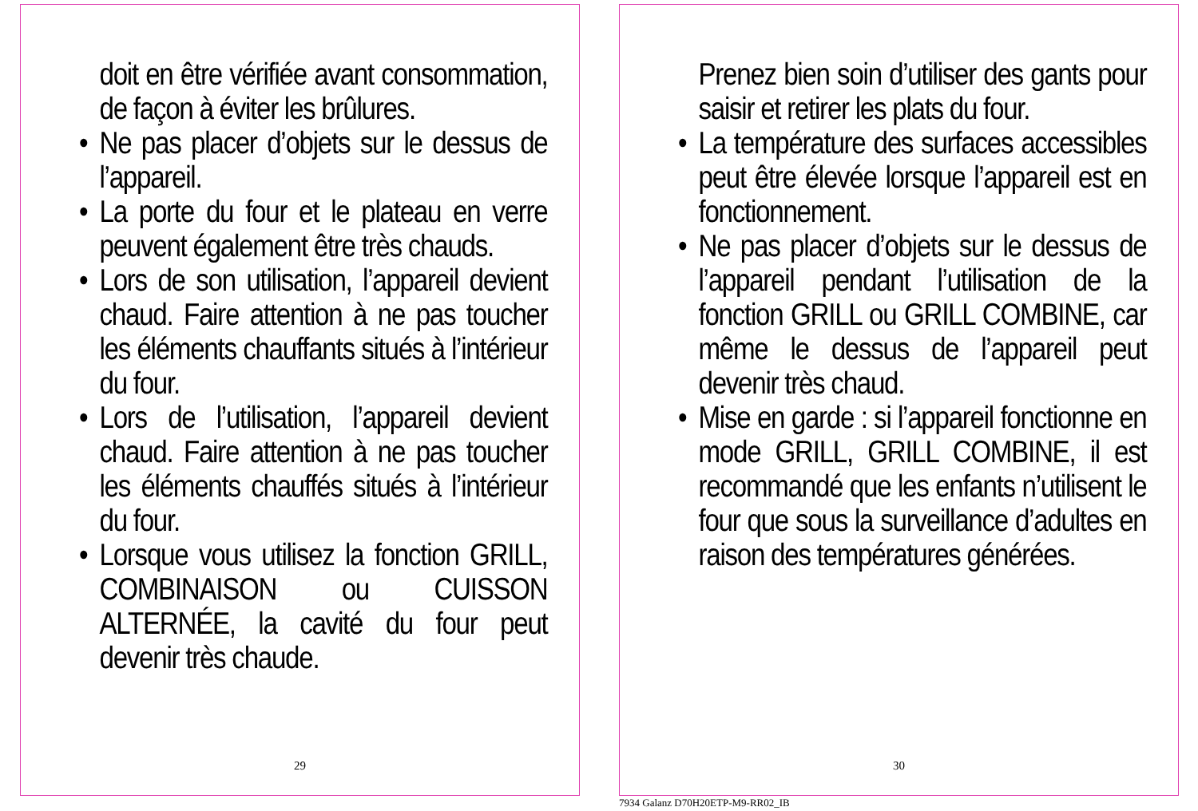doit en être vérifiée avant consommation, de façon à éviter les brûlures.
• Ne pas placer d’objets sur le dessus de l’appareil.
• La porte du four et le plateau en verre peuvent également être très chauds.
• Lors de son utilisation, l’appareil devient chaud. Faire attention à ne pas toucher les éléments chauffants situés à l’intérieur du four.
• Lors de l’utilisation, l’appareil devient chaud. Faire attention à ne pas toucher les éléments chauffés situés à l’intérieur du four.
• Lorsque vous utilisez la fonction GRILL, COMBINAISON ou CUISSON ALTERNÉE, la cavité du four peut devenir très chaude.
29
Prenez bien soin d’utiliser des gants pour saisir et retirer les plats du four.
• La température des surfaces accessibles peut être élevée lorsque l’appareil est en fonctionnement.
• Ne pas placer d’objets sur le dessus de l’appareil pendant l’utilisation de la fonction GRILL ou GRILL COMBINE, car même le dessus de l’appareil peut devenir très chaud.
• Mise en garde : si l’appareil fonctionne en mode GRILL, GRILL COMBINE, il est recommandé que les enfants n’utilisent le four que sous la surveillance d’adultes en raison des températures générées.
30
7934 Galanz D70H20ETP-M9-RR02_IB